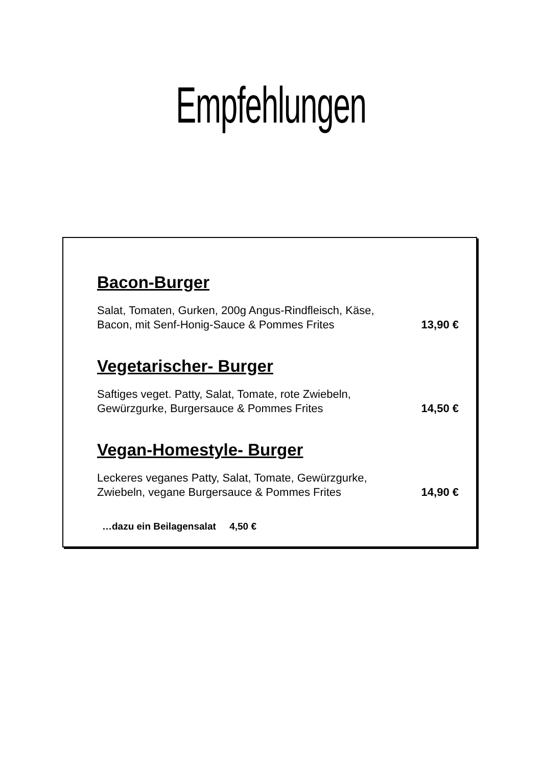Empfehlungen
Bacon-Burger
Salat, Tomaten, Gurken, 200g Angus-Rindfleisch, Käse,
Bacon, mit Senf-Honig-Sauce & Pommes Frites
13,90 €
Vegetarischer- Burger
Saftiges veget. Patty, Salat, Tomate, rote Zwiebeln,
Gewürzgurke, Burgersauce & Pommes Frites
14,50 €
Vegan-Homestyle- Burger
Leckeres veganes Patty, Salat, Tomate, Gewürzgurke,
Zwiebeln, vegane Burgersauce & Pommes Frites
14,90 €
…dazu ein Beilagensalat 4,50 €